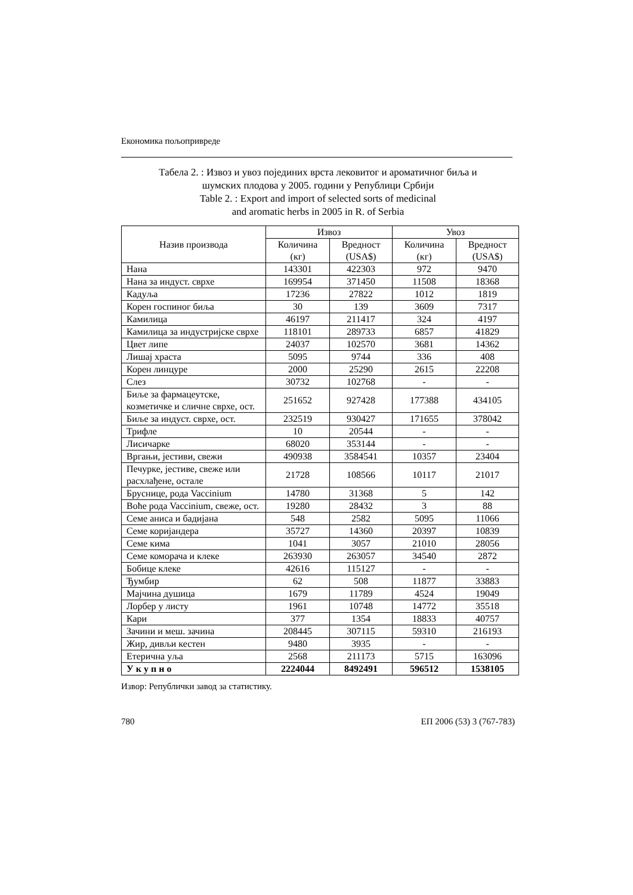Економика пољопривреде
Табела 2. : Извоз и увоз појединих врста лековитог и ароматичног биља и
шумских плодова у 2005. години у Републици Србији
Table 2. : Export and import of selected sorts of medicinal
and aromatic herbs in 2005 in R. of Serbia
| Назив производа | Извоз | | Увоз | |
| --- | --- | --- | --- | --- |
| | Количина (кг) | Вредност (USA$) | Количина (кг) | Вредност (USA$) |
| Нана | 143301 | 422303 | 972 | 9470 |
| Нана за индуст. сврхе | 169954 | 371450 | 11508 | 18368 |
| Кадуља | 17236 | 27822 | 1012 | 1819 |
| Корен госпиног биља | 30 | 139 | 3609 | 7317 |
| Камилица | 46197 | 211417 | 324 | 4197 |
| Камилица за индустријске сврхе | 118101 | 289733 | 6857 | 41829 |
| Цвет липе | 24037 | 102570 | 3681 | 14362 |
| Лишај храста | 5095 | 9744 | 336 | 408 |
| Корен линцуре | 2000 | 25290 | 2615 | 22208 |
| Слез | 30732 | 102768 | - | - |
| Биље за фармацеутске, козметичке и сличне сврхе, ост. | 251652 | 927428 | 177388 | 434105 |
| Биље за индуст. сврхе, ост. | 232519 | 930427 | 171655 | 378042 |
| Трифле | 10 | 20544 | - | - |
| Лисичарке | 68020 | 353144 | - | - |
| Вргањи, јестиви, свежи | 490938 | 3584541 | 10357 | 23404 |
| Печурке, јестиве, свеже или расхлађене, остале | 21728 | 108566 | 10117 | 21017 |
| Бруснице, рода Vaccinium | 14780 | 31368 | 5 | 142 |
| Воће рода Vaccinium, свеже, ост. | 19280 | 28432 | 3 | 88 |
| Семе аниса и бадијана | 548 | 2582 | 5095 | 11066 |
| Семе коријандера | 35727 | 14360 | 20397 | 10839 |
| Семе кима | 1041 | 3057 | 21010 | 28056 |
| Семе коморача и клеке | 263930 | 263057 | 34540 | 2872 |
| Бобице клеке | 42616 | 115127 | - | - |
| Ђумбир | 62 | 508 | 11877 | 33883 |
| Мајчина душица | 1679 | 11789 | 4524 | 19049 |
| Лорбер у листу | 1961 | 10748 | 14772 | 35518 |
| Кари | 377 | 1354 | 18833 | 40757 |
| Зачини и меш. зачина | 208445 | 307115 | 59310 | 216193 |
| Жир, дивљи кестен | 9480 | 3935 | - | - |
| Етерична уља | 2568 | 211173 | 5715 | 163096 |
| У к у п н о | 2224044 | 8492491 | 596512 | 1538105 |
Извор: Републички завод за статистику.
780 ЕП 2006 (53) 3 (767-783)